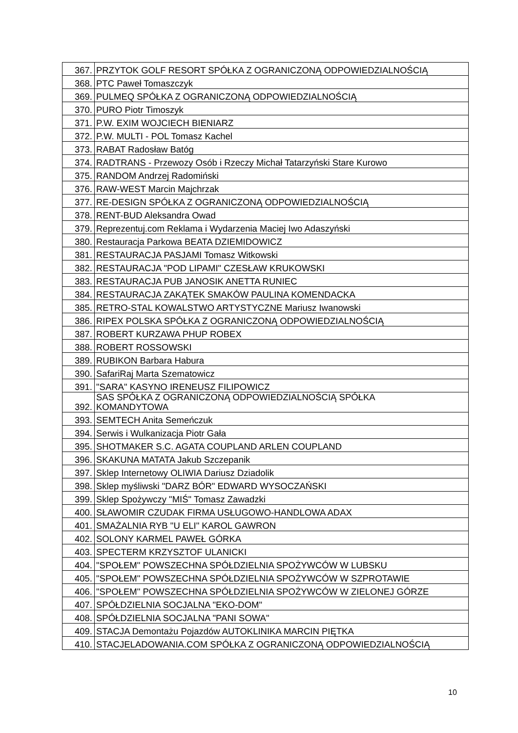| 367. | PRZYTOK GOLF RESORT SPÓŁKA Z OGRANICZONĄ ODPOWIEDZIALNOŚCIĄ |
| 368. | PTC Paweł Tomaszczyk |
| 369. | PULMEQ SPÓŁKA Z OGRANICZONĄ ODPOWIEDZIALNOŚCIĄ |
| 370. | PURO Piotr Timoszyk |
| 371. | P.W. EXIM WOJCIECH BIENIARZ |
| 372. | P.W. MULTI - POL Tomasz Kachel |
| 373. | RABAT Radosław Batóg |
| 374. | RADTRANS - Przewozy Osób i Rzeczy Michał Tatarzyński Stare Kurowo |
| 375. | RANDOM Andrzej Radomiński |
| 376. | RAW-WEST Marcin Majchrzak |
| 377. | RE-DESIGN SPÓŁKA Z OGRANICZONĄ ODPOWIEDZIALNOŚCIĄ |
| 378. | RENT-BUD Aleksandra Owad |
| 379. | Reprezentuj.com Reklama i Wydarzenia Maciej Iwo Adaszyński |
| 380. | Restauracja Parkowa BEATA DZIEMIDOWICZ |
| 381. | RESTAURACJA PASJAMI Tomasz Witkowski |
| 382. | RESTAURACJA "POD LIPAMI" CZESŁAW KRUKOWSKI |
| 383. | RESTAURACJA PUB JANOSIK ANETTA RUNIEC |
| 384. | RESTAURACJA ZAKĄTEK SMAKÓW PAULINA KOMENDACKA |
| 385. | RETRO-STAL KOWALSTWO ARTYSTYCZNE Mariusz Iwanowski |
| 386. | RIPEX POLSKA SPÓŁKA Z OGRANICZONĄ ODPOWIEDZIALNOŚCIĄ |
| 387. | ROBERT KURZAWA PHUP ROBEX |
| 388. | ROBERT ROSSOWSKI |
| 389. | RUBIKON Barbara Habura |
| 390. | SafariRaj Marta Szematowicz |
| 391. | "SARA" KASYNO IRENEUSZ FILIPOWICZ |
| 392. | SAS SPÓŁKA Z OGRANICZONĄ ODPOWIEDZIALNOŚCIĄ SPÓŁKA KOMANDYTOWA |
| 393. | SEMTECH Anita Semeńczuk |
| 394. | Serwis i Wulkanizacja Piotr Gała |
| 395. | SHOTMAKER S.C. AGATA COUPLAND ARLEN COUPLAND |
| 396. | SKAKUNA MATATA Jakub Szczepanik |
| 397. | Sklep Internetowy OLIWIA Dariusz Dziadolik |
| 398. | Sklep myśliwski "DARZ BÓR" EDWARD WYSOCZAŃSKI |
| 399. | Sklep Spożywczy "MIŚ" Tomasz Zawadzki |
| 400. | SŁAWOMIR CZUDAK FIRMA USŁUGOWO-HANDLOWA ADAX |
| 401. | SMAŻALNIA RYB "U ELI" KAROL GAWRON |
| 402. | SOLONY KARMEL PAWEŁ GÓRKA |
| 403. | SPECTERM KRZYSZTOF ULANICKI |
| 404. | "SPOŁEM" POWSZECHNA SPÓŁDZIELNIA SPOŻYWCÓW W LUBSKU |
| 405. | "SPOŁEM" POWSZECHNA SPÓŁDZIELNIA SPOŻYWCÓW W SZPROTAWIE |
| 406. | "SPOŁEM" POWSZECHNA SPÓŁDZIELNIA SPOŻYWCÓW W ZIELONEJ GÓRZE |
| 407. | SPÓŁDZIELNIA SOCJALNA "EKO-DOM" |
| 408. | SPÓŁDZIELNIA SOCJALNA "PANI SOWA" |
| 409. | STACJA Demontażu Pojazdów AUTOKLINIKA MARCIN PIĘTKA |
| 410. | STACJELADOWANIA.COM SPÓŁKA Z OGRANICZONĄ ODPOWIEDZIALNOŚCIĄ |
10